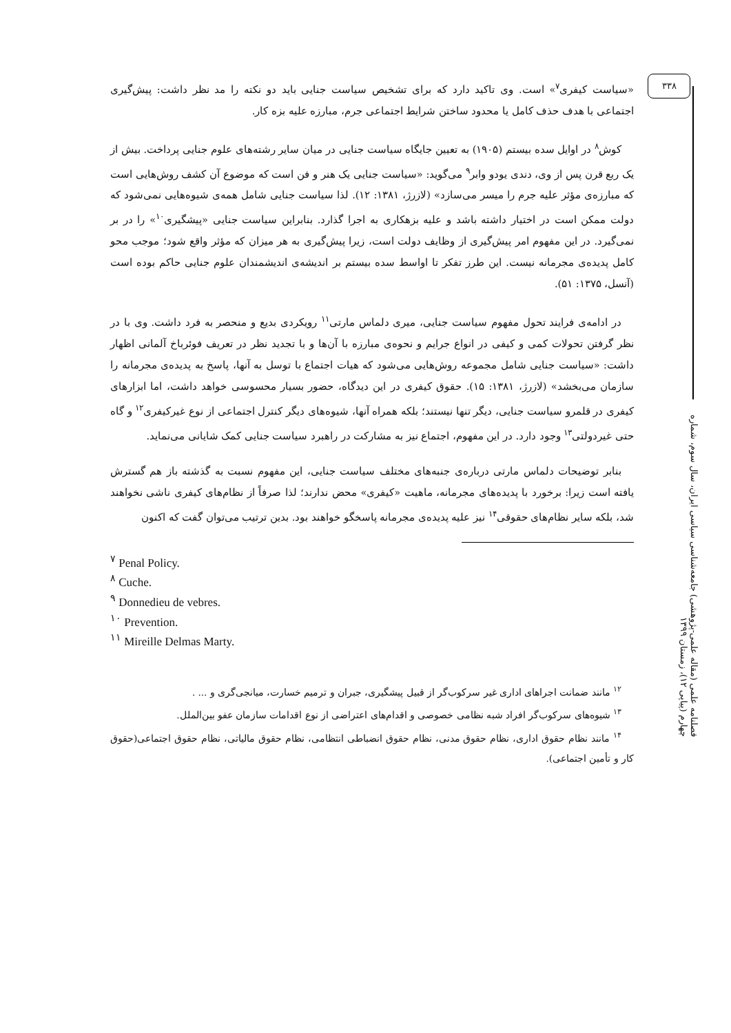۳۳۸
فصلنامه علمی (مقاله علمی-پژوهشی) جامعه‌شناسی سیاسی ایران، سال سوم، شماره چهارم (پیاپی ۱۲)، زمستان ۱۳۹۹
«سیاست کیفری<sup>۷</sup>» است. وی تاکید دارد که برای تشخیص سیاست جنایی باید دو نکته را مد نظر داشت: پیش‌گیری اجتماعی با هدف حذف کامل یا محدود ساختن شرایط اجتماعی جرم، مبارزه علیه بزه کار.
کوش<sup>۸</sup> در اوایل سده بیستم (۱۹۰۵) به تعیین جایگاه سیاست جنایی در میان سایر رشته‌های علوم جنایی پرداخت. بیش از یک ربع قرن پس از وی، دندی یودو وابر<sup>۹</sup> می‌گوید: «سیاست جنایی یک هنر و فن است که موضوع آن کشف روش‌هایی است که مبارزه‌ی مؤثر علیه جرم را میسر می‌سازد» (لازرژ، ۱۳۸۱: ۱۲). لذا سیاست جنایی شامل همه‌ی شیوه‌هایی نمی‌شود که دولت ممکن است در اختیار داشته باشد و علیه بزهکاری به اجرا گذارد. بنابراین سیاست جنایی «پیشگیری<sup>۱۰</sup>» را در بر نمی‌گیرد. در این مفهوم امر پیش‌گیری از وظایف دولت است، زیرا پیش‌گیری به هر میزان که مؤثر واقع شود؛ موجب محو کامل پدیده‌ی مجرمانه نیست. این طرز تفکر تا اواسط سده بیستم بر اندیشه‌ی اندیشمندان علوم جنایی حاکم بوده است (آنسل، ۱۳۷۵: ۵۱).
در ادامه‌ی فرایند تحول مفهوم سیاست جنایی، میری دلماس مارتی<sup>۱۱</sup> رویکردی بدیع و منحصر به فرد داشت. وی با در نظر گرفتن تحولات کمی و کیفی در انواع جرایم و نحوه‌ی مبارزه با آن‌ها و با تجدید نظر در تعریف فوئرباخ آلمانی اظهار داشت: «سیاست جنایی شامل مجموعه روش‌هایی می‌شود که هیات اجتماع با توسل به آنها، پاسخ به پدیده‌ی مجرمانه را سازمان می‌بخشد» (لازرژ، ۱۳۸۱: ۱۵). حقوق کیفری در این دیدگاه، حضور بسیار محسوسی خواهد داشت، اما ابزارهای کیفری در قلمرو سیاست جنایی، دیگر تنها نیستند؛ بلکه همراه آنها، شیوه‌های دیگر کنترل اجتماعی از نوع غیرکیفری<sup>۱۲</sup> و گاه حتی غیردولتی<sup>۱۳</sup> وجود دارد. در این مفهوم، اجتماع نیز به مشارکت در راهبرد سیاست جنایی کمک شایانی می‌نماید.
بنابر توضیحات دلماس مارتی درباره‌ی جنبه‌های مختلف سیاست جنایی، این مفهوم نسبت به گذشته باز هم گسترش یافته است زیرا: برخورد با پدیده‌های مجرمانه، ماهیت «کیفری» محض ندارند؛ لذا صرفاً از نظام‌های کیفری ناشی نخواهند شد، بلکه سایر نظام‌های حقوقی<sup>۱۴</sup> نیز علیه پدیده‌ی مجرمانه پاسخگو خواهند بود. بدین ترتیب می‌توان گفت که اکنون
<sup>۷</sup> Penal Policy.
<sup>۸</sup> Cuche.
<sup>۹</sup> Donnedieu de vebres.
<sup>۱۰</sup> Prevention.
<sup>۱۱</sup> Mireille Delmas Marty.
<sup>۱۲</sup> مانند ضمانت اجراهای اداری غیر سرکوب‌گر از قبیل پیشگیری، جبران و ترمیم خسارت، میانجی‌گری و ... .
<sup>۱۳</sup> شیوه‌های سرکوب‌گر افراد شبه نظامی خصوصی و اقدام‌های اعتراضی از نوع اقدامات سازمان عفو بین‌الملل.
<sup>۱۴</sup> مانند نظام حقوق اداری، نظام حقوق مدنی، نظام حقوق انضباطی انتظامی، نظام حقوق مالیاتی، نظام حقوق اجتماعی(حقوق کار و تأمین اجتماعی).